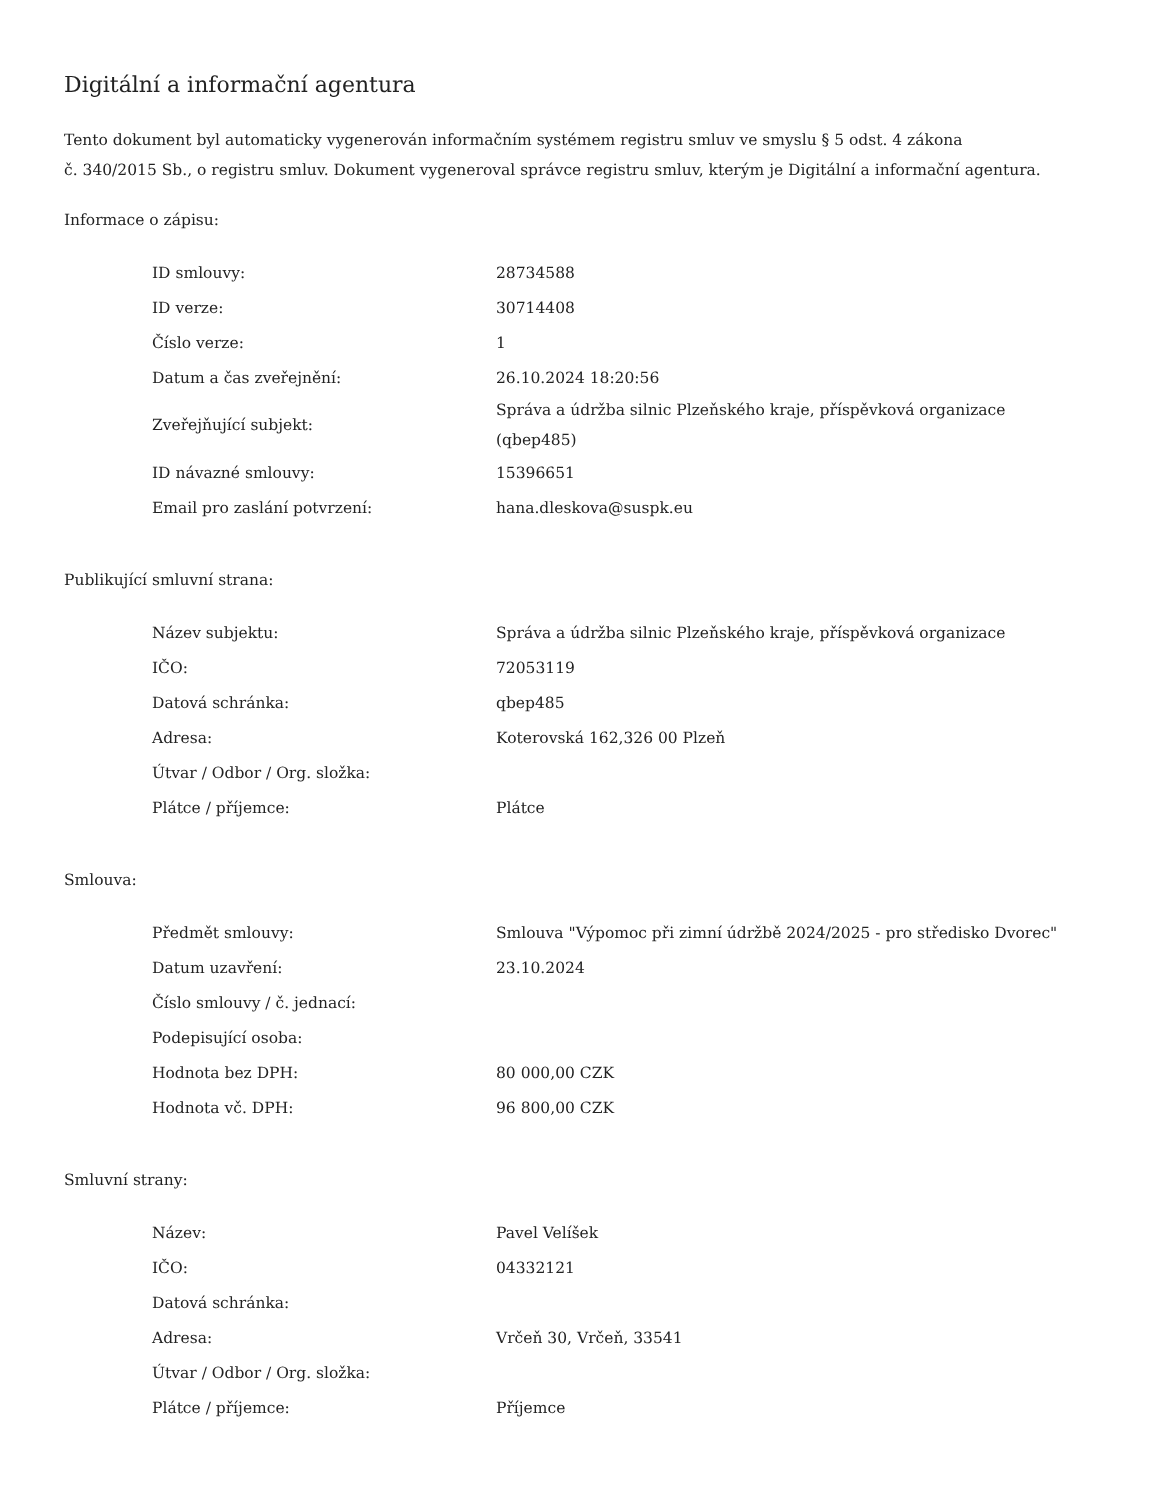Digitální a informační agentura
Tento dokument byl automaticky vygenerován informačním systémem registru smluv ve smyslu § 5 odst. 4 zákona
č. 340/2015 Sb., o registru smluv. Dokument vygeneroval správce registru smluv, kterým je Digitální a informační agentura.
Informace o zápisu:
| ID smlouvy: | 28734588 |
| ID verze: | 30714408 |
| Číslo verze: | 1 |
| Datum a čas zveřejnění: | 26.10.2024 18:20:56 |
| Zveřejňující subjekt: | Správa a údržba silnic Plzeňského kraje, příspěvková organizace (qbep485) |
| ID návazné smlouvy: | 15396651 |
| Email pro zaslání potvrzení: | hana.dleskova@suspk.eu |
Publikující smluvní strana:
| Název subjektu: | Správa a údržba silnic Plzeňského kraje, příspěvková organizace |
| IČO: | 72053119 |
| Datová schránka: | qbep485 |
| Adresa: | Koterovská 162,326 00 Plzeň |
| Útvar / Odbor / Org. složka: | |
| Plátce / příjemce: | Plátce |
Smlouva:
| Předmět smlouvy: | Smlouva "Výpomoc při zimní údržbě 2024/2025 - pro středisko Dvorec" |
| Datum uzavření: | 23.10.2024 |
| Číslo smlouvy / č. jednací: | |
| Podepisující osoba: | |
| Hodnota bez DPH: | 80 000,00 CZK |
| Hodnota vč. DPH: | 96 800,00 CZK |
Smluvní strany:
| Název: | Pavel Velíšek |
| IČO: | 04332121 |
| Datová schránka: | |
| Adresa: | Vrčeň 30, Vrčeň, 33541 |
| Útvar / Odbor / Org. složka: | |
| Plátce / příjemce: | Příjemce |